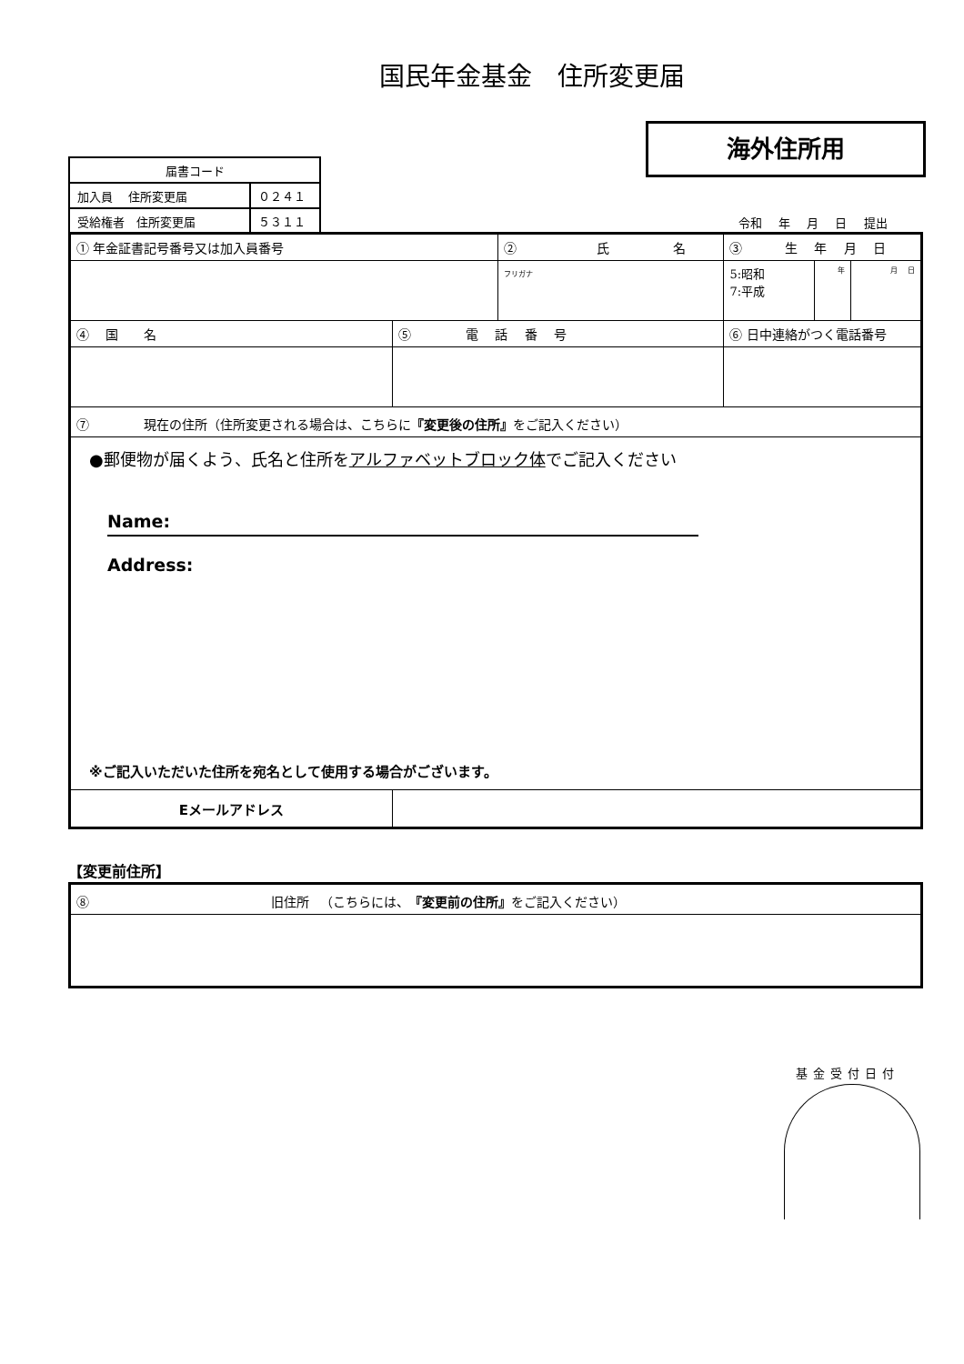国民年金基金　住所変更届
海外住所用
| 届書コード | |
| 加入員 住所変更届 | ０２４１ |
| 受給権者 住所変更届 | ５３１１ |
令和 年 月 日 提出
| ① 年金証書記号番号又は加入員番号 | | ② 氏 名 | | ③ 生 年 月 日 | | |
| | | フリガナ | | 5:昭和 7:平成 | 年 | 月 日 |
| ④ 国 名 | ⑤ 電 話 番 号 | | ⑥ 日中連絡がつく電話番号 | | | |
| ⑦ 現在の住所（住所変更される場合は、こちらに 『変更後の住所』 をご記入ください） | | | | | | |
| ●郵便物が届くよう、氏名と住所を アルファベットブロック体 でご記入ください Name: Address: ※ご記入いただいた住所を宛名として使用する場合がございます。 | | | | | | |
| Eメールアドレス | | | | | | |
【変更前住所】
| ⑧ 旧住所 （こちらには、 『変更前の住所』 をご記入ください） |
基金受付日付